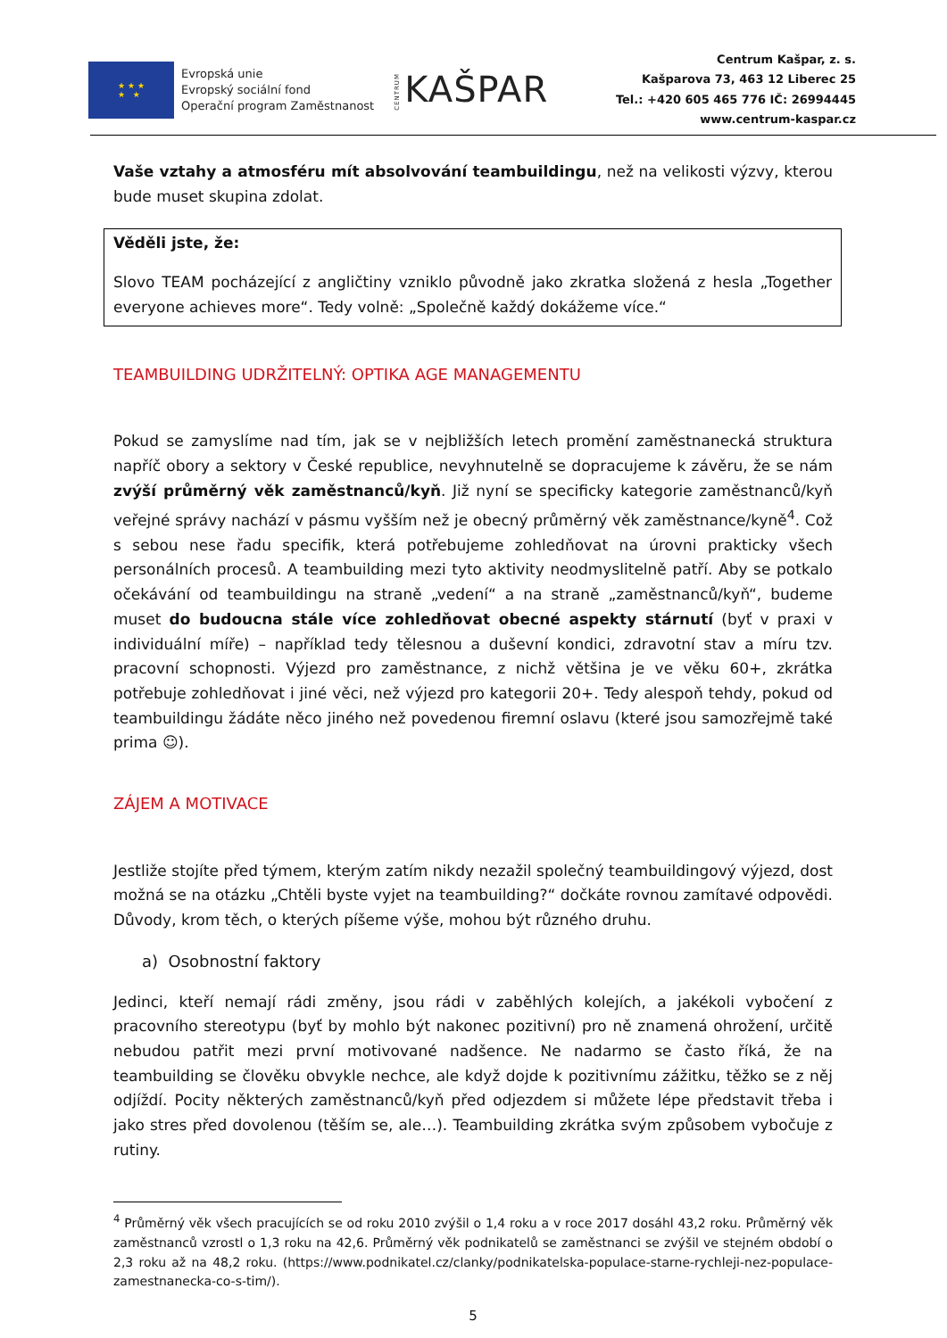★ ★ ★
★ ★
Evropská unie
Evropský sociální fond
Operační program Zaměstnanost
CENTRUM KAŠPAR
Centrum Kašpar, z. s.
Kašparova 73, 463 12 Liberec 25
Tel.: +420 605 465 776 IČ: 26994445
www.centrum-kaspar.cz
Vaše vztahy a atmosféru mít absolvování teambuildingu, než na velikosti výzvy, kterou bude muset skupina zdolat.
Věděli jste, že:
Slovo TEAM pocházející z angličtiny vzniklo původně jako zkratka složená z hesla „Together everyone achieves more“. Tedy volně: „Společně každý dokážeme více.“
TEAMBUILDING UDRŽITELNÝ: OPTIKA AGE MANAGEMENTU
Pokud se zamyslíme nad tím, jak se v nejbližších letech promění zaměstnanecká struktura napříč obory a sektory v České republice, nevyhnutelně se dopracujeme k závěru, že se nám zvýší průměrný věk zaměstnanců/kyň. Již nyní se specificky kategorie zaměstnanců/kyň veřejné správy nachází v pásmu vyšším než je obecný průměrný věk zaměstnance/kyně<sup>4</sup>. Což s sebou nese řadu specifik, která potřebujeme zohledňovat na úrovni prakticky všech personálních procesů. A teambuilding mezi tyto aktivity neodmyslitelně patří. Aby se potkalo očekávání od teambuildingu na straně „vedení“ a na straně „zaměstnanců/kyň“, budeme muset do budoucna stále více zohledňovat obecné aspekty stárnutí (byť v praxi v individuální míře) – například tedy tělesnou a duševní kondici, zdravotní stav a míru tzv. pracovní schopnosti. Výjezd pro zaměstnance, z nichž většina je ve věku 60+, zkrátka potřebuje zohledňovat i jiné věci, než výjezd pro kategorii 20+. Tedy alespoň tehdy, pokud od teambuildingu žádáte něco jiného než povedenou firemní oslavu (které jsou samozřejmě také prima ☺).
ZÁJEM A MOTIVACE
Jestliže stojíte před týmem, kterým zatím nikdy nezažil společný teambuildingový výjezd, dost možná se na otázku „Chtěli byste vyjet na teambuilding?“ dočkáte rovnou zamítavé odpovědi. Důvody, krom těch, o kterých píšeme výše, mohou být různého druhu.
a) Osobnostní faktory
Jedinci, kteří nemají rádi změny, jsou rádi v zaběhlých kolejích, a jakékoli vybočení z pracovního stereotypu (byť by mohlo být nakonec pozitivní) pro ně znamená ohrožení, určitě nebudou patřit mezi první motivované nadšence. Ne nadarmo se často říká, že na teambuilding se člověku obvykle nechce, ale když dojde k pozitivnímu zážitku, těžko se z něj odjíždí. Pocity některých zaměstnanců/kyň před odjezdem si můžete lépe představit třeba i jako stres před dovolenou (těším se, ale…). Teambuilding zkrátka svým způsobem vybočuje z rutiny.
<sup>4</sup> Průměrný věk všech pracujících se od roku 2010 zvýšil o 1,4 roku a v roce 2017 dosáhl 43,2 roku. Průměrný věk zaměstnanců vzrostl o 1,3 roku na 42,6. Průměrný věk podnikatelů se zaměstnanci se zvýšil ve stejném období o 2,3 roku až na 48,2 roku. (https://www.podnikatel.cz/clanky/podnikatelska-populace-starne-rychleji-nez-populace-zamestnanecka-co-s-tim/).
5